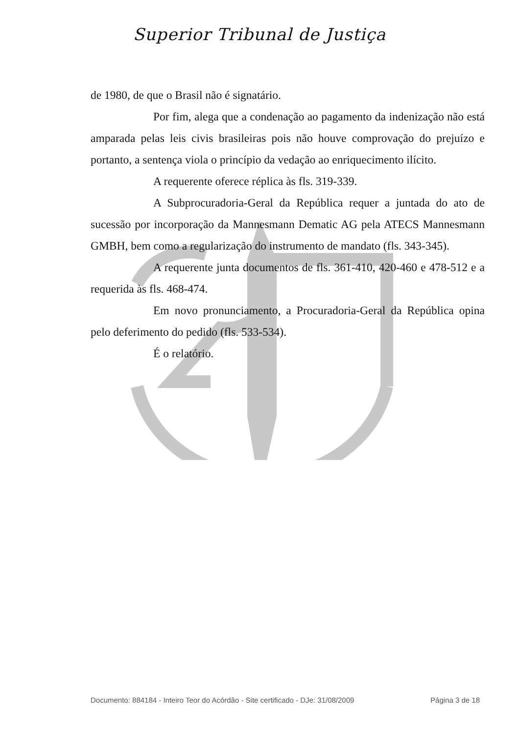Superior Tribunal de Justiça
de 1980, de que o Brasil não é signatário.
Por fim, alega que a condenação ao pagamento da indenização não está amparada pelas leis civis brasileiras pois não houve comprovação do prejuízo e portanto, a sentença viola o princípio da vedação ao enriquecimento ilícito.
A requerente oferece réplica às fls. 319-339.
A Subprocuradoria-Geral da República requer a juntada do ato de sucessão por incorporação da Mannesmann Dematic AG pela ATECS Mannesmann GMBH, bem como a regularização do instrumento de mandato (fls. 343-345).
A requerente junta documentos de fls. 361-410, 420-460 e 478-512 e a requerida às fls. 468-474.
Em novo pronunciamento, a Procuradoria-Geral da República opina pelo deferimento do pedido (fls. 533-534).
É o relatório.
Documento: 884184 - Inteiro Teor do Acórdão - Site certificado - DJe: 31/08/2009 Página 3 de 18